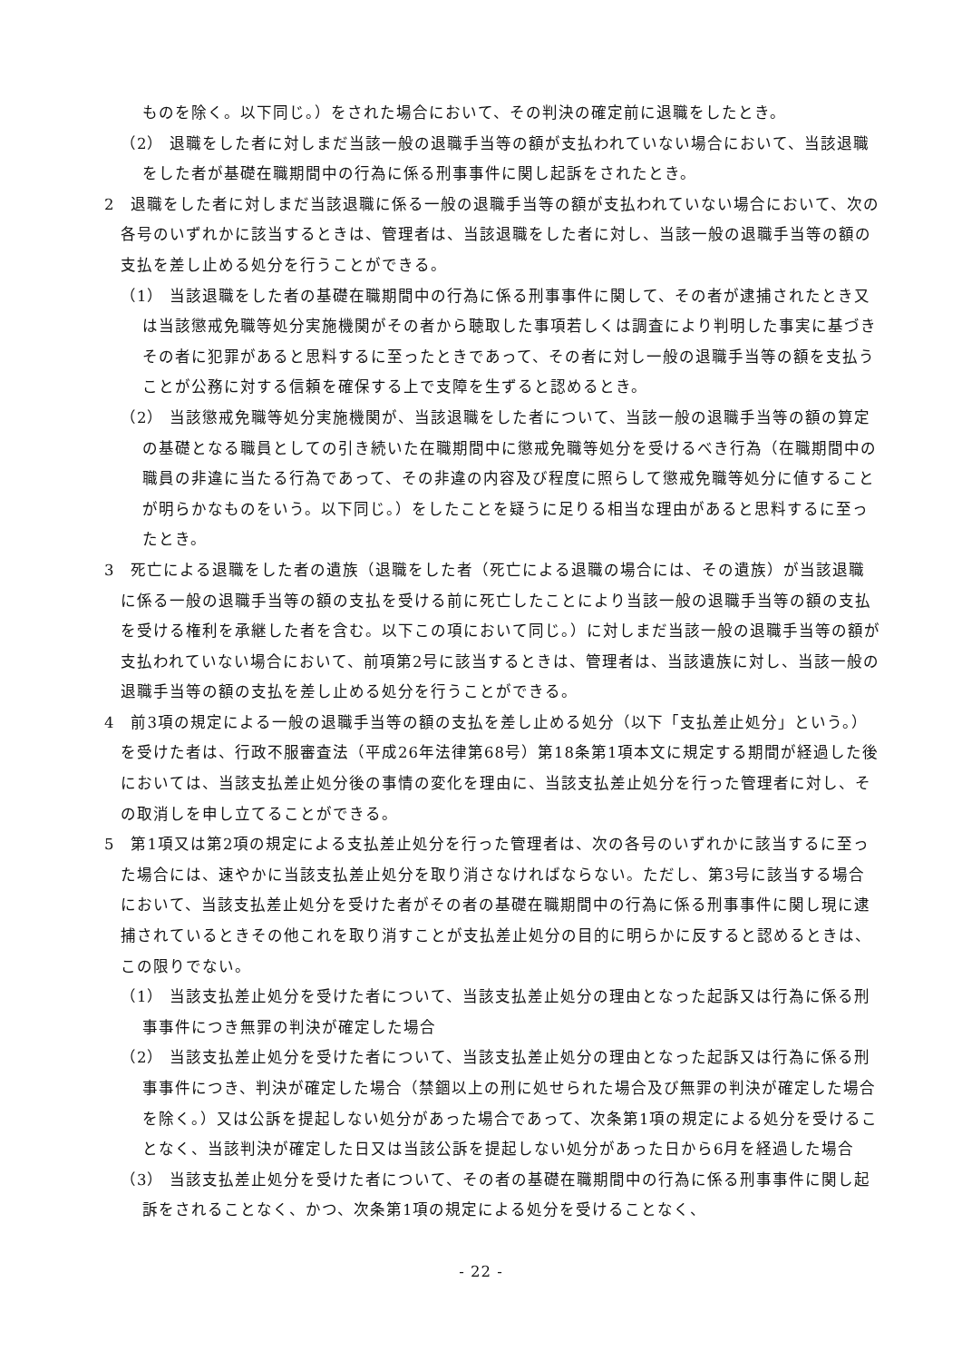ものを除く。以下同じ。）をされた場合において、その判決の確定前に退職をしたとき。
（2） 退職をした者に対しまだ当該一般の退職手当等の額が支払われていない場合において、当該退職をした者が基礎在職期間中の行為に係る刑事事件に関し起訴をされたとき。
2　退職をした者に対しまだ当該退職に係る一般の退職手当等の額が支払われていない場合において、次の各号のいずれかに該当するときは、管理者は、当該退職をした者に対し、当該一般の退職手当等の額の支払を差し止める処分を行うことができる。
（1） 当該退職をした者の基礎在職期間中の行為に係る刑事事件に関して、その者が逮捕されたとき又は当該懲戒免職等処分実施機関がその者から聴取した事項若しくは調査により判明した事実に基づきその者に犯罪があると思料するに至ったときであって、その者に対し一般の退職手当等の額を支払うことが公務に対する信頼を確保する上で支障を生ずると認めるとき。
（2） 当該懲戒免職等処分実施機関が、当該退職をした者について、当該一般の退職手当等の額の算定の基礎となる職員としての引き続いた在職期間中に懲戒免職等処分を受けるべき行為（在職期間中の職員の非違に当たる行為であって、その非違の内容及び程度に照らして懲戒免職等処分に値することが明らかなものをいう。以下同じ。）をしたことを疑うに足りる相当な理由があると思料するに至ったとき。
3　死亡による退職をした者の遺族（退職をした者（死亡による退職の場合には、その遺族）が当該退職に係る一般の退職手当等の額の支払を受ける前に死亡したことにより当該一般の退職手当等の額の支払を受ける権利を承継した者を含む。以下この項において同じ。）に対しまだ当該一般の退職手当等の額が支払われていない場合において、前項第2号に該当するときは、管理者は、当該遺族に対し、当該一般の退職手当等の額の支払を差し止める処分を行うことができる。
4　前3項の規定による一般の退職手当等の額の支払を差し止める処分（以下「支払差止処分」という。）を受けた者は、行政不服審査法（平成26年法律第68号）第18条第1項本文に規定する期間が経過した後においては、当該支払差止処分後の事情の変化を理由に、当該支払差止処分を行った管理者に対し、その取消しを申し立てることができる。
5　第1項又は第2項の規定による支払差止処分を行った管理者は、次の各号のいずれかに該当するに至った場合には、速やかに当該支払差止処分を取り消さなければならない。ただし、第3号に該当する場合において、当該支払差止処分を受けた者がその者の基礎在職期間中の行為に係る刑事事件に関し現に逮捕されているときその他これを取り消すことが支払差止処分の目的に明らかに反すると認めるときは、この限りでない。
（1） 当該支払差止処分を受けた者について、当該支払差止処分の理由となった起訴又は行為に係る刑事事件につき無罪の判決が確定した場合
（2） 当該支払差止処分を受けた者について、当該支払差止処分の理由となった起訴又は行為に係る刑事事件につき、判決が確定した場合（禁錮以上の刑に処せられた場合及び無罪の判決が確定した場合を除く。）又は公訴を提起しない処分があった場合であって、次条第1項の規定による処分を受けることなく、当該判決が確定した日又は当該公訴を提起しない処分があった日から6月を経過した場合
（3） 当該支払差止処分を受けた者について、その者の基礎在職期間中の行為に係る刑事事件に関し起訴をされることなく、かつ、次条第1項の規定による処分を受けることなく、
- 22 -